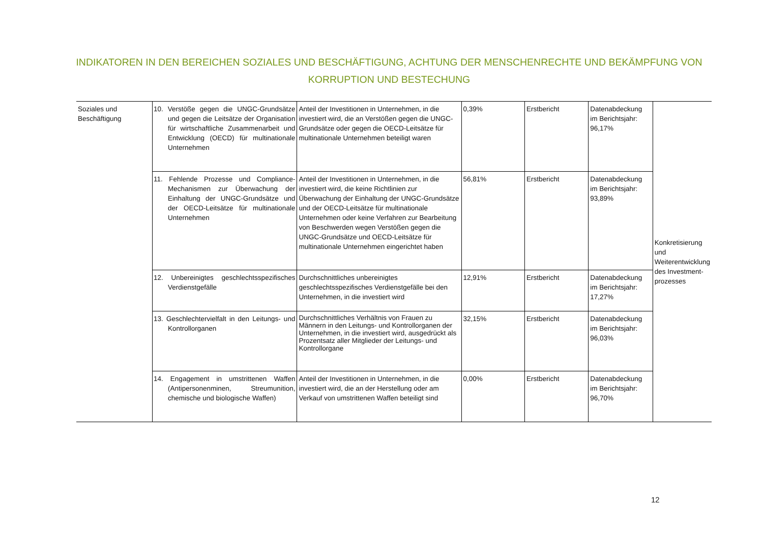INDIKATOREN IN DEN BEREICHEN SOZIALES UND BESCHÄFTIGUNG, ACHTUNG DER MENSCHENRECHTE UND BEKÄMPFUNG VON KORRUPTION UND BESTECHUNG
| Soziales und Beschäftigung | 10. Verstöße gegen die UNGC-Grundsätze und gegen die Leitsätze der Organisation für wirtschaftliche Zusammenarbeit und Entwicklung (OECD) für multinationale Unternehmen | Anteil der Investitionen in Unternehmen, in die investiert wird, die an Verstößen gegen die UNGC-Grundsätze oder gegen die OECD-Leitsätze für multinationale Unternehmen beteiligt waren | 0,39% | Erstbericht | Datenabdeckung im Berichtsjahr: 96,17% | Konkretisierung und Weiterentwicklung des Investment-prozesses |
| | 11. Fehlende Prozesse und Compliance-Mechanismen zur Überwachung der Einhaltung der UNGC-Grundsätze und der OECD-Leitsätze für multinationale Unternehmen | Anteil der Investitionen in Unternehmen, in die investiert wird, die keine Richtlinien zur Überwachung der Einhaltung der UNGC-Grundsätze und der OECD-Leitsätze für multinationale Unternehmen oder keine Verfahren zur Bearbeitung von Beschwerden wegen Verstößen gegen die UNGC-Grundsätze und OECD-Leitsätze für multinationale Unternehmen eingerichtet haben | 56,81% | Erstbericht | Datenabdeckung im Berichtsjahr: 93,89% | |
| | 12. Unbereinigtes geschlechtsspezifisches Verdienstgefälle | Durchschnittliches unbereinigtes geschlechtsspezifisches Verdienstgefälle bei den Unternehmen, in die investiert wird | 12,91% | Erstbericht | Datenabdeckung im Berichtsjahr: 17,27% | |
| | 13. Geschlechtervielfalt in den Leitungs- und Kontrollorganen | Durchschnittliches Verhältnis von Frauen zu Männern in den Leitungs- und Kontrollorganen der Unternehmen, in die investiert wird, ausgedrückt als Prozentsatz aller Mitglieder der Leitungs- und Kontrollorgane | 32,15% | Erstbericht | Datenabdeckung im Berichtsjahr: 96,03% | |
| | 14. Engagement in umstrittenen Waffen (Antipersonenminen, Streumunition, chemische und biologische Waffen) | Anteil der Investitionen in Unternehmen, in die investiert wird, die an der Herstellung oder am Verkauf von umstrittenen Waffen beteiligt sind | 0,00% | Erstbericht | Datenabdeckung im Berichtsjahr: 96,70% | |
12